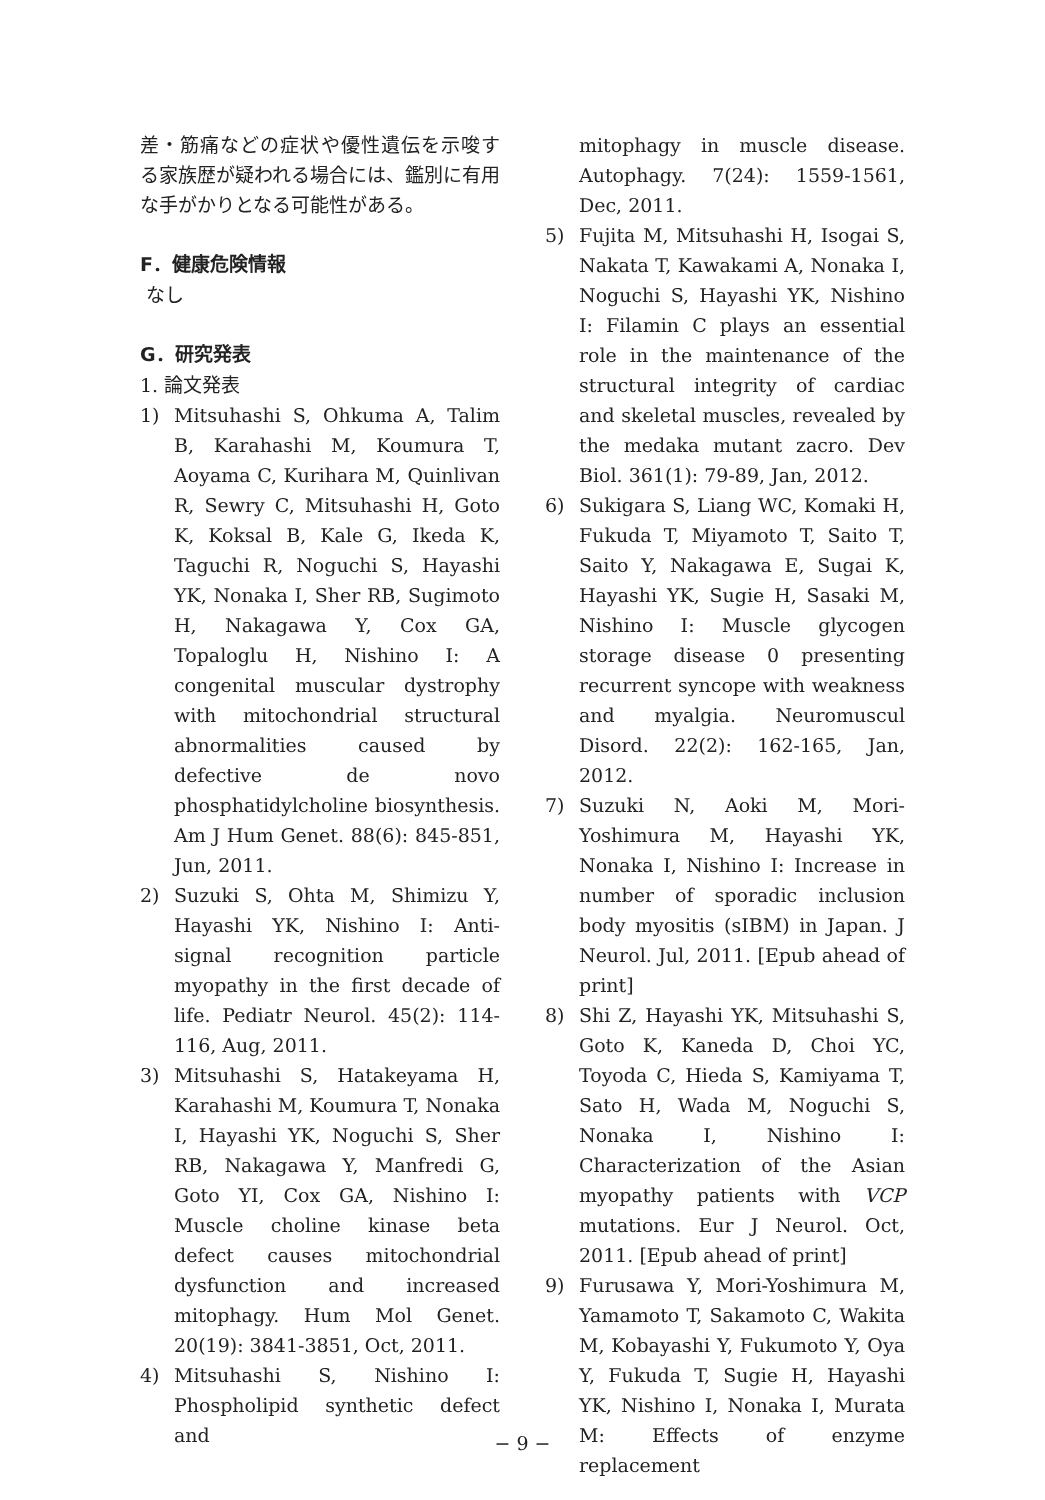差・筋痛などの症状や優性遺伝を示唆する家族歴が疑われる場合には、鑑別に有用な手がかりとなる可能性がある。
F．健康危険情報
なし
G．研究発表
1. 論文発表
1) Mitsuhashi S, Ohkuma A, Talim B, Karahashi M, Koumura T, Aoyama C, Kurihara M, Quinlivan R, Sewry C, Mitsuhashi H, Goto K, Koksal B, Kale G, Ikeda K, Taguchi R, Noguchi S, Hayashi YK, Nonaka I, Sher RB, Sugimoto H, Nakagawa Y, Cox GA, Topaloglu H, Nishino I: A congenital muscular dystrophy with mitochondrial structural abnormalities caused by defective de novo phosphatidylcholine biosynthesis. Am J Hum Genet. 88(6): 845-851, Jun, 2011.
2) Suzuki S, Ohta M, Shimizu Y, Hayashi YK, Nishino I: Anti-signal recognition particle myopathy in the first decade of life. Pediatr Neurol. 45(2): 114-116, Aug, 2011.
3) Mitsuhashi S, Hatakeyama H, Karahashi M, Koumura T, Nonaka I, Hayashi YK, Noguchi S, Sher RB, Nakagawa Y, Manfredi G, Goto YI, Cox GA, Nishino I: Muscle choline kinase beta defect causes mitochondrial dysfunction and increased mitophagy. Hum Mol Genet. 20(19): 3841-3851, Oct, 2011.
4) Mitsuhashi S, Nishino I: Phospholipid synthetic defect and
mitophagy in muscle disease. Autophagy. 7(24): 1559-1561, Dec, 2011.
5) Fujita M, Mitsuhashi H, Isogai S, Nakata T, Kawakami A, Nonaka I, Noguchi S, Hayashi YK, Nishino I: Filamin C plays an essential role in the maintenance of the structural integrity of cardiac and skeletal muscles, revealed by the medaka mutant zacro. Dev Biol. 361(1): 79-89, Jan, 2012.
6) Sukigara S, Liang WC, Komaki H, Fukuda T, Miyamoto T, Saito T, Saito Y, Nakagawa E, Sugai K, Hayashi YK, Sugie H, Sasaki M, Nishino I: Muscle glycogen storage disease 0 presenting recurrent syncope with weakness and myalgia. Neuromuscul Disord. 22(2): 162-165, Jan, 2012.
7) Suzuki N, Aoki M, Mori-Yoshimura M, Hayashi YK, Nonaka I, Nishino I: Increase in number of sporadic inclusion body myositis (sIBM) in Japan. J Neurol. Jul, 2011. [Epub ahead of print]
8) Shi Z, Hayashi YK, Mitsuhashi S, Goto K, Kaneda D, Choi YC, Toyoda C, Hieda S, Kamiyama T, Sato H, Wada M, Noguchi S, Nonaka I, Nishino I: Characterization of the Asian myopathy patients with VCP mutations. Eur J Neurol. Oct, 2011. [Epub ahead of print]
9) Furusawa Y, Mori-Yoshimura M, Yamamoto T, Sakamoto C, Wakita M, Kobayashi Y, Fukumoto Y, Oya Y, Fukuda T, Sugie H, Hayashi YK, Nishino I, Nonaka I, Murata M: Effects of enzyme replacement
− 9 −